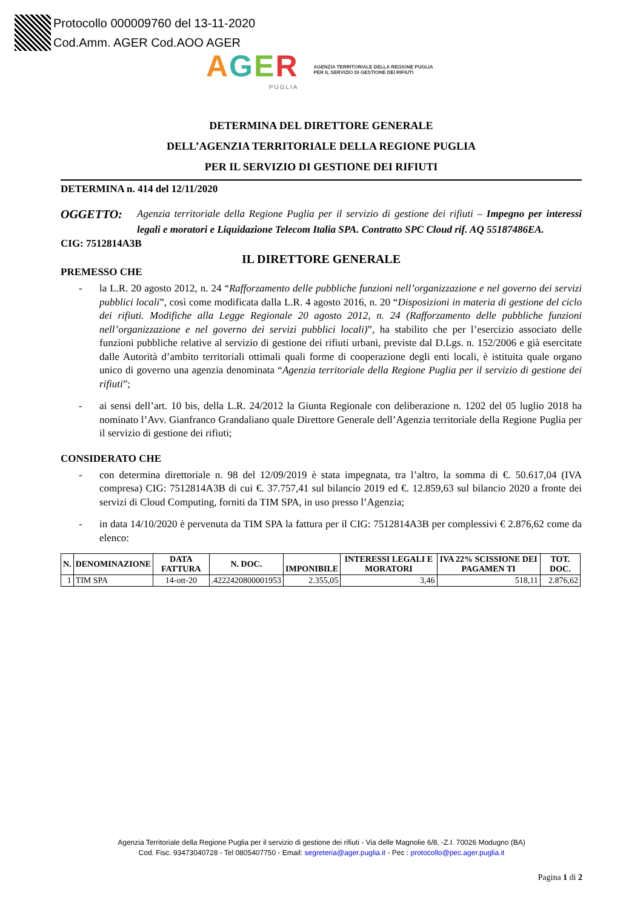Protocollo 000009760 del 13-11-2020
Cod.Amm. AGER Cod.AOO AGER
AGER
PUGLIA
AGENZIA TERRITORIALE DELLA REGIONE PUGLIA
PER IL SERVIZIO DI GESTIONE DEI RIFIUTI
DETERMINA DEL DIRETTORE GENERALE
DELL’AGENZIA TERRITORIALE DELLA REGIONE PUGLIA
PER IL SERVIZIO DI GESTIONE DEI RIFIUTI
DETERMINA n. 414 del 12/11/2020
OGGETTO:
Agenzia territoriale della Regione Puglia per il servizio di gestione dei rifiuti – Impegno per interessi legali e moratori e Liquidazione Telecom Italia SPA. Contratto SPC Cloud rif. AQ 55187486EA.
CIG: 7512814A3B
IL DIRETTORE GENERALE
PREMESSO CHE
- la L.R. 20 agosto 2012, n. 24 “Rafforzamento delle pubbliche funzioni nell’organizzazione e nel governo dei servizi pubblici locali”, così come modificata dalla L.R. 4 agosto 2016, n. 20 “Disposizioni in materia di gestione del ciclo dei rifiuti. Modifiche alla Legge Regionale 20 agosto 2012, n. 24 (Rafforzamento delle pubbliche funzioni nell’organizzazione e nel governo dei servizi pubblici locali)”, ha stabilito che per l’esercizio associato delle funzioni pubbliche relative al servizio di gestione dei rifiuti urbani, previste dal D.Lgs. n. 152/2006 e già esercitate dalle Autorità d’ambito territoriali ottimali quali forme di cooperazione degli enti locali, è istituita quale organo unico di governo una agenzia denominata “Agenzia territoriale della Regione Puglia per il servizio di gestione dei rifiuti”;
- ai sensi dell’art. 10 bis, della L.R. 24/2012 la Giunta Regionale con deliberazione n. 1202 del 05 luglio 2018 ha nominato l’Avv. Gianfranco Grandaliano quale Direttore Generale dell’Agenzia territoriale della Regione Puglia per il servizio di gestione dei rifiuti;
CONSIDERATO CHE
- con determina direttoriale n. 98 del 12/09/2019 è stata impegnata, tra l’altro, la somma di €. 50.617,04 (IVA compresa) CIG: 7512814A3B di cui €. 37.757,41 sul bilancio 2019 ed €. 12.859,63 sul bilancio 2020 a fronte dei servizi di Cloud Computing, forniti da TIM SPA, in uso presso l’Agenzia;
- in data 14/10/2020 è pervenuta da TIM SPA la fattura per il CIG: 7512814A3B per complessivi € 2.876,62 come da elenco:
| N. | DENOMINAZIONE | DATA FATTURA | N. DOC. | IMPONIBILE | INTERESSI LEGALI E MORATORI | IVA 22% SCISSIONE DEI PAGAMEN TI | TOT. DOC. |
| --- | --- | --- | --- | --- | --- | --- | --- |
| 1 | TIM SPA | 14-ott-20 | .4222420800001953 | 2.355,05 | 3,46 | 518,11 | 2.876,62 |
Agenzia Territoriale della Regione Puglia per il servizio di gestione dei rifiuti - Via delle Magnolie 6/8, -Z.I. 70026 Modugno (BA)
Cod. Fisc. 93473040728 - Tel 0805407750 - Email: segreteria@ager.puglia.it - Pec : protocollo@pec.ager.puglia.it
Pagina 1 di 2